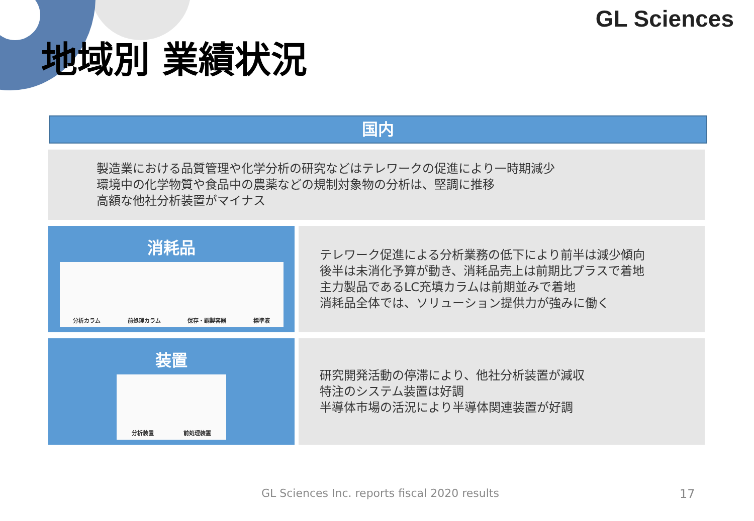GL Sciences
地域別 業績状況
国内
製造業における品質管理や化学分析の研究などはテレワークの促進により一時期減少
環境中の化学物質や食品中の農薬などの規制対象物の分析は、堅調に推移
高額な他社分析装置がマイナス
消耗品
分析カラム 前処理カラム 保存・調製容器 標準液
テレワーク促進による分析業務の低下により前半は減少傾向
後半は未消化予算が動き、消耗品売上は前期比プラスで着地
主力製品であるLC充填カラムは前期並みで着地
消耗品全体では、ソリューション提供力が強みに働く
装置
分析装置 前処理装置
研究開発活動の停滞により、他社分析装置が減収
特注のシステム装置は好調
半導体市場の活況により半導体関連装置が好調
GL Sciences Inc. reports fiscal 2020 results
17